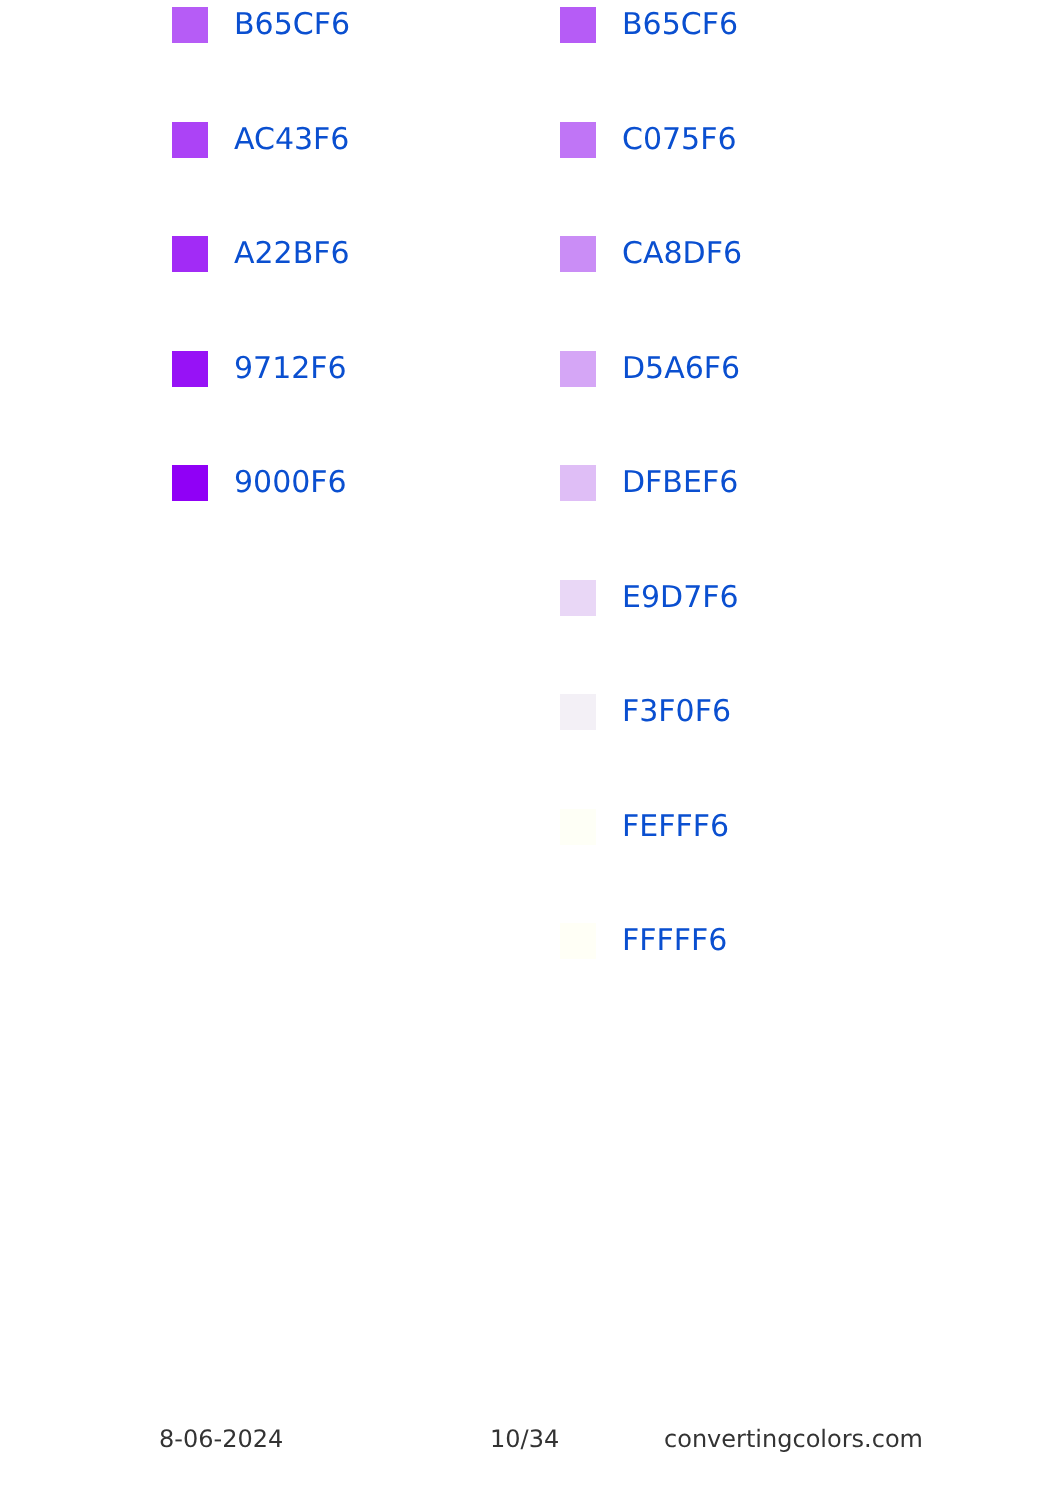B65CF6
AC43F6
A22BF6
9712F6
9000F6
B65CF6
C075F6
CA8DF6
D5A6F6
DFBEF6
E9D7F6
F3F0F6
FEFFF6
FFFFF6
8-06-2024 10/34 convertingcolors.com